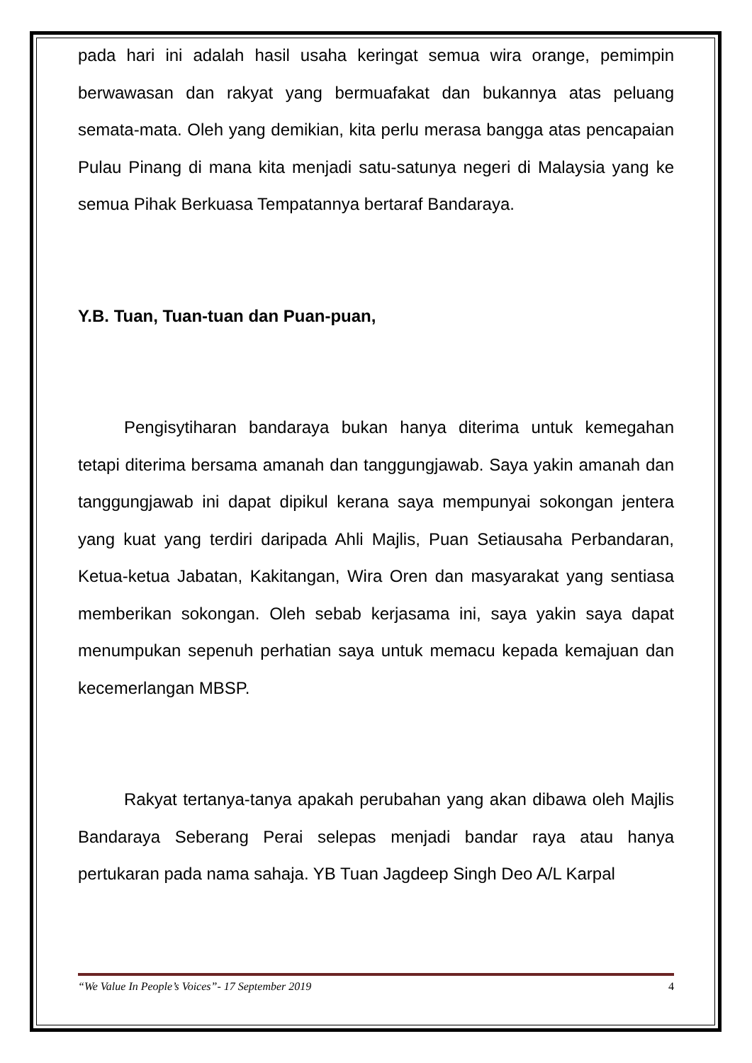pada hari ini adalah hasil usaha keringat semua wira orange, pemimpin berwawasan dan rakyat yang bermuafakat dan bukannya atas peluang semata-mata. Oleh yang demikian, kita perlu merasa bangga atas pencapaian Pulau Pinang di mana kita menjadi satu-satunya negeri di Malaysia yang ke semua Pihak Berkuasa Tempatannya bertaraf Bandaraya.
Y.B. Tuan, Tuan-tuan dan Puan-puan,
Pengisytiharan bandaraya bukan hanya diterima untuk kemegahan tetapi diterima bersama amanah dan tanggungjawab. Saya yakin amanah dan tanggungjawab ini dapat dipikul kerana saya mempunyai sokongan jentera yang kuat yang terdiri daripada Ahli Majlis, Puan Setiausaha Perbandaran, Ketua-ketua Jabatan, Kakitangan, Wira Oren dan masyarakat yang sentiasa memberikan sokongan. Oleh sebab kerjasama ini, saya yakin saya dapat menumpukan sepenuh perhatian saya untuk memacu kepada kemajuan dan kecemerlangan MBSP.
Rakyat tertanya-tanya apakah perubahan yang akan dibawa oleh Majlis Bandaraya Seberang Perai selepas menjadi bandar raya atau hanya pertukaran pada nama sahaja. YB Tuan Jagdeep Singh Deo A/L Karpal
“We Value In People’s Voices”- 17 September 2019 4